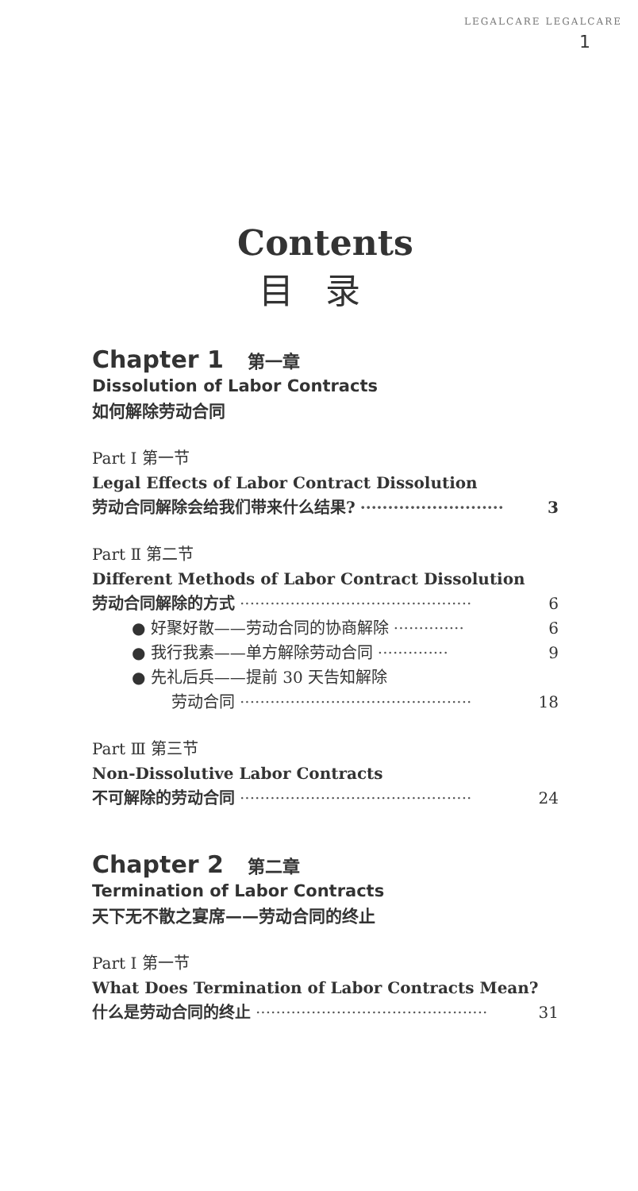LEGALCARE LEGALCARE
1
Contents
目录
Chapter 1 第一章
Dissolution of Labor Contracts
如何解除劳动合同
Part Ⅰ 第一节
Legal Effects of Labor Contract Dissolution
劳动合同解除会给我们带来什么结果? ·························· 3
Part Ⅱ 第二节
Different Methods of Labor Contract Dissolution
劳动合同解除的方式 ·············································· 6
● 好聚好散——劳动合同的协商解除 ·············· 6
● 我行我素——单方解除劳动合同 ·············· 9
● 先礼后兵——提前 30 天告知解除
劳动合同 ·············································· 18
Part Ⅲ 第三节
Non-Dissolutive Labor Contracts
不可解除的劳动合同 ·············································· 24
Chapter 2 第二章
Termination of Labor Contracts
天下无不散之宴席——劳动合同的终止
Part Ⅰ 第一节
What Does Termination of Labor Contracts Mean?
什么是劳动合同的终止 ·············································· 31